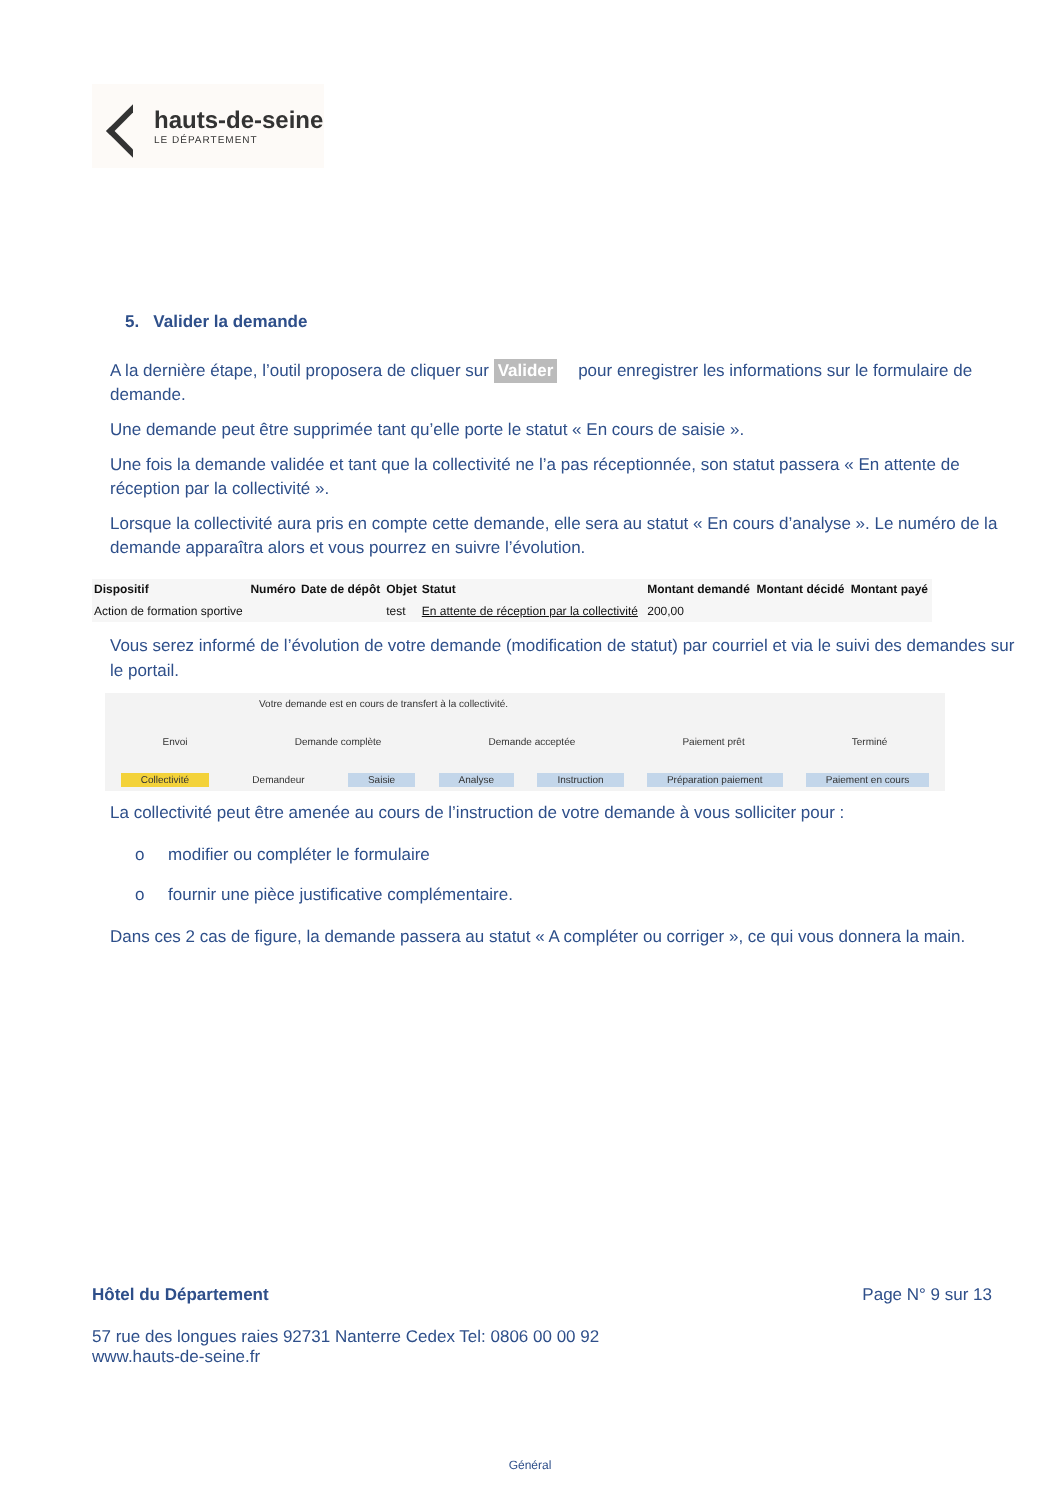hauts-de-seine
LE DÉPARTEMENT
5. Valider la demande
A la dernière étape, l’outil proposera de cliquer sur Valider pour enregistrer les informations sur le formulaire de demande.
Une demande peut être supprimée tant qu’elle porte le statut « En cours de saisie ».
Une fois la demande validée et tant que la collectivité ne l’a pas réceptionnée, son statut passera « En attente de réception par la collectivité ».
Lorsque la collectivité aura pris en compte cette demande, elle sera au statut « En cours d’analyse ». Le numéro de la demande apparaîtra alors et vous pourrez en suivre l’évolution.
| Dispositif | Numéro | Date de dépôt | Objet | Statut | Montant demandé | Montant décidé | Montant payé |
| --- | --- | --- | --- | --- | --- | --- | --- |
| Action de formation sportive | | | test | En attente de réception par la collectivité | 200,00 | | |
Vous serez informé de l’évolution de votre demande (modification de statut) par courriel et via le suivi des demandes sur le portail.
Votre demande est en cours de transfert à la collectivité.
Envoi Demande complète Demande acceptée Paiement prêt Terminé
Collectivité Demandeur Saisie Analyse Instruction Préparation paiement Paiement en cours
La collectivité peut être amenée au cours de l’instruction de votre demande à vous solliciter pour :
o modifier ou compléter le formulaire
o fournir une pièce justificative complémentaire.
Dans ces 2 cas de figure, la demande passera au statut « A compléter ou corriger », ce qui vous donnera la main.
Hôtel du Département Page N° 9 sur 13
57 rue des longues raies 92731 Nanterre Cedex Tel: 0806 00 00 92
www.hauts-de-seine.fr
Général